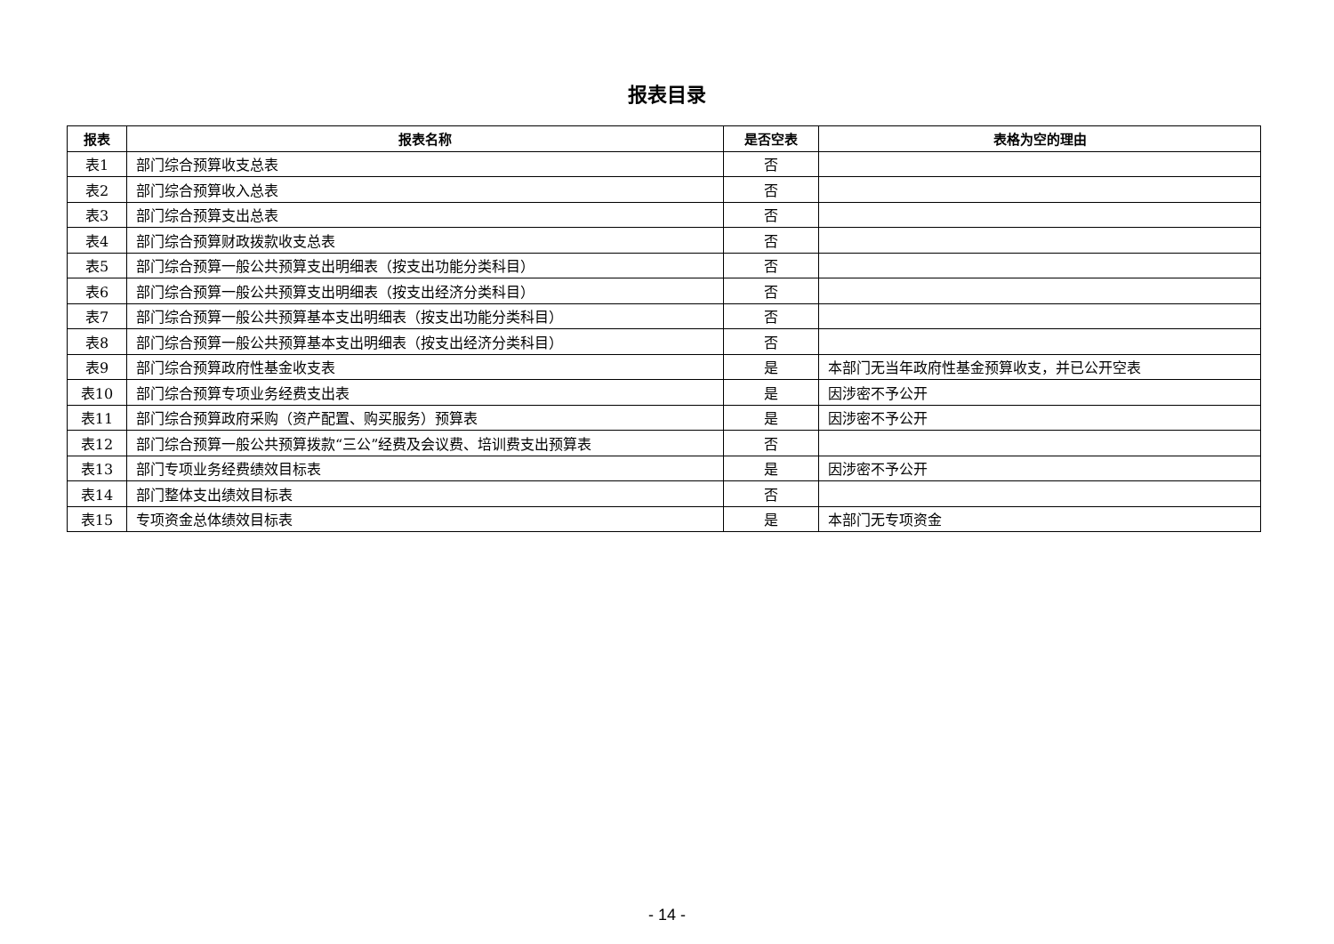报表目录
| 报表 | 报表名称 | 是否空表 | 表格为空的理由 |
| --- | --- | --- | --- |
| 表1 | 部门综合预算收支总表 | 否 | |
| 表2 | 部门综合预算收入总表 | 否 | |
| 表3 | 部门综合预算支出总表 | 否 | |
| 表4 | 部门综合预算财政拨款收支总表 | 否 | |
| 表5 | 部门综合预算一般公共预算支出明细表（按支出功能分类科目） | 否 | |
| 表6 | 部门综合预算一般公共预算支出明细表（按支出经济分类科目） | 否 | |
| 表7 | 部门综合预算一般公共预算基本支出明细表（按支出功能分类科目） | 否 | |
| 表8 | 部门综合预算一般公共预算基本支出明细表（按支出经济分类科目） | 否 | |
| 表9 | 部门综合预算政府性基金收支表 | 是 | 本部门无当年政府性基金预算收支，并已公开空表 |
| 表10 | 部门综合预算专项业务经费支出表 | 是 | 因涉密不予公开 |
| 表11 | 部门综合预算政府采购（资产配置、购买服务）预算表 | 是 | 因涉密不予公开 |
| 表12 | 部门综合预算一般公共预算拨款“三公”经费及会议费、培训费支出预算表 | 否 | |
| 表13 | 部门专项业务经费绩效目标表 | 是 | 因涉密不予公开 |
| 表14 | 部门整体支出绩效目标表 | 否 | |
| 表15 | 专项资金总体绩效目标表 | 是 | 本部门无专项资金 |
- 14 -